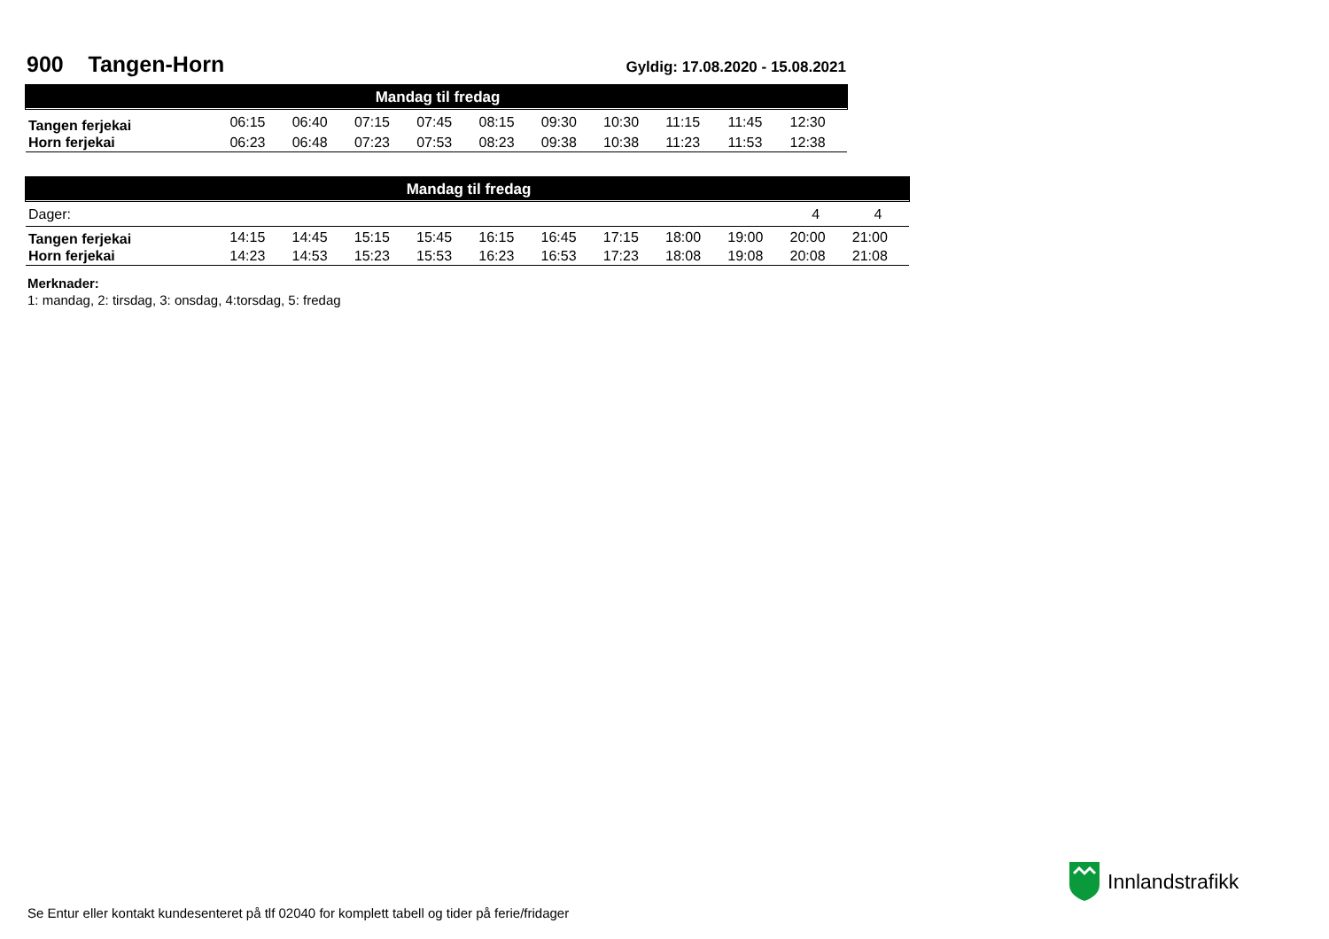900 Tangen-Horn Gyldig: 17.08.2020 - 15.08.2021
| Mandag til fredag | | | | | | | | | | |
| --- | --- | --- | --- | --- | --- | --- | --- | --- | --- | --- |
| Tangen ferjekai | 06:15 | 06:40 | 07:15 | 07:45 | 08:15 | 09:30 | 10:30 | 11:15 | 11:45 | 12:30 |
| Horn ferjekai | 06:23 | 06:48 | 07:23 | 07:53 | 08:23 | 09:38 | 10:38 | 11:23 | 11:53 | 12:38 |
| Mandag til fredag | | | | | | | | | | | |
| --- | --- | --- | --- | --- | --- | --- | --- | --- | --- | --- | --- |
| Dager: | | | | | | | | | | 4 | 4 |
| Tangen ferjekai | 14:15 | 14:45 | 15:15 | 15:45 | 16:15 | 16:45 | 17:15 | 18:00 | 19:00 | 20:00 | 21:00 |
| Horn ferjekai | 14:23 | 14:53 | 15:23 | 15:53 | 16:23 | 16:53 | 17:23 | 18:08 | 19:08 | 20:08 | 21:08 |
Merknader:
1: mandag, 2: tirsdag, 3: onsdag, 4:torsdag, 5: fredag
Innlandstrafikk
Se Entur eller kontakt kundesenteret på tlf 02040 for komplett tabell og tider på ferie/fridager